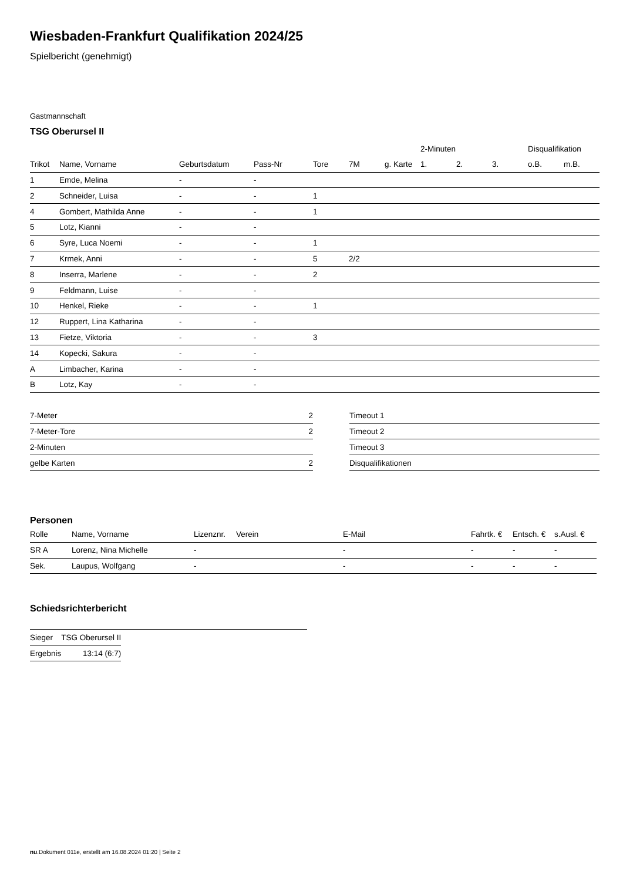Wiesbaden-Frankfurt Qualifikation 2024/25
Spielbericht (genehmigt)
Gastmannschaft
TSG Oberursel II
| | | | | | | | 2-Minuten | | | Disqualifikation | |
| --- | --- | --- | --- | --- | --- | --- | --- | --- | --- | --- | --- |
| Trikot | Name, Vorname | Geburtsdatum | Pass-Nr | Tore | 7M | g. Karte | 1. | 2. | 3. | o.B. | m.B. |
| 1 | Emde, Melina | - | - | | | | | | | | |
| 2 | Schneider, Luisa | - | - | 1 | | | | | | | |
| 4 | Gombert, Mathilda Anne | - | - | 1 | | | | | | | |
| 5 | Lotz, Kianni | - | - | | | | | | | | |
| 6 | Syre, Luca Noemi | - | - | 1 | | | | | | | |
| 7 | Krmek, Anni | - | - | 5 | 2/2 | | | | | | |
| 8 | Inserra, Marlene | - | - | 2 | | | | | | | |
| 9 | Feldmann, Luise | - | - | | | | | | | | |
| 10 | Henkel, Rieke | - | - | 1 | | | | | | | |
| 12 | Ruppert, Lina Katharina | - | - | | | | | | | | |
| 13 | Fietze, Viktoria | - | - | 3 | | | | | | | |
| 14 | Kopecki, Sakura | - | - | | | | | | | | |
| A | Limbacher, Karina | - | - | | | | | | | | |
| B | Lotz, Kay | - | - | | | | | | | | |
| 7-Meter | 2 |
| 7-Meter-Tore | 2 |
| 2-Minuten | |
| gelbe Karten | 2 |
| Timeout 1 |
| Timeout 2 |
| Timeout 3 |
| Disqualifikationen |
Personen
| Rolle | Name, Vorname | Lizenznr. | Verein | E-Mail | Fahrtk. € | Entsch. € | s.Ausl. € |
| --- | --- | --- | --- | --- | --- | --- | --- |
| SR A | Lorenz, Nina Michelle | - | | - | - | - | - |
| Sek. | Laupus, Wolfgang | - | | - | - | - | - |
Schiedsrichterbericht
| Sieger | TSG Oberursel II |
| Ergebnis | 13:14 (6:7) |
nu.Dokument 011e, erstellt am 16.08.2024 01:20 | Seite 2